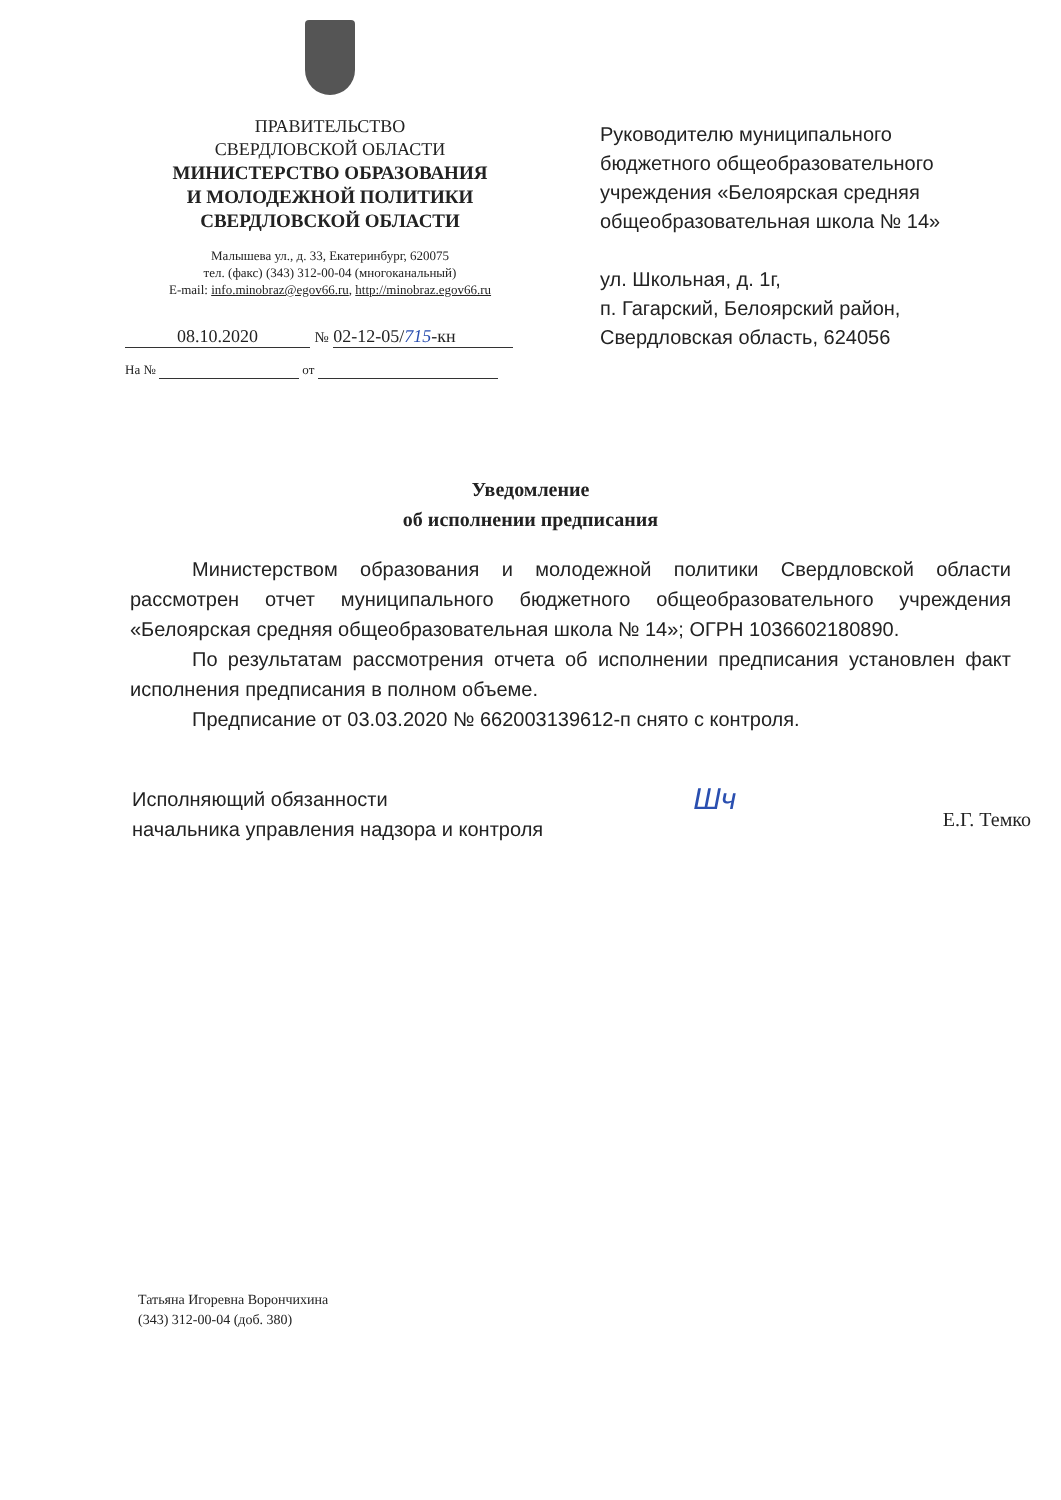ПРАВИТЕЛЬСТВО
СВЕРДЛОВСКОЙ ОБЛАСТИ
МИНИСТЕРСТВО ОБРАЗОВАНИЯ
И МОЛОДЕЖНОЙ ПОЛИТИКИ
СВЕРДЛОВСКОЙ ОБЛАСТИ
Малышева ул., д. 33, Екатеринбург, 620075
тел. (факс) (343) 312-00-04 (многоканальный)
E-mail: info.minobraz@egov66.ru, http://minobraz.egov66.ru
08.10.2020 № 02-12-05/715-кн
На № от
Руководителю муниципального
бюджетного общеобразовательного
учреждения «Белоярская средняя
общеобразовательная школа № 14»
ул. Школьная, д. 1г,
п. Гагарский, Белоярский район,
Свердловская область, 624056
Уведомление
об исполнении предписания
Министерством образования и молодежной политики Свердловской области рассмотрен отчет муниципального бюджетного общеобразовательного учреждения «Белоярская средняя общеобразовательная школа № 14»; ОГРН 1036602180890.
По результатам рассмотрения отчета об исполнении предписания установлен факт исполнения предписания в полном объеме.
Предписание от 03.03.2020 № 662003139612-п снято с контроля.
Исполняющий обязанности
начальника управления надзора и контроля
Шч
Е.Г. Темко
Татьяна Игоревна Ворончихина
(343) 312-00-04 (доб. 380)